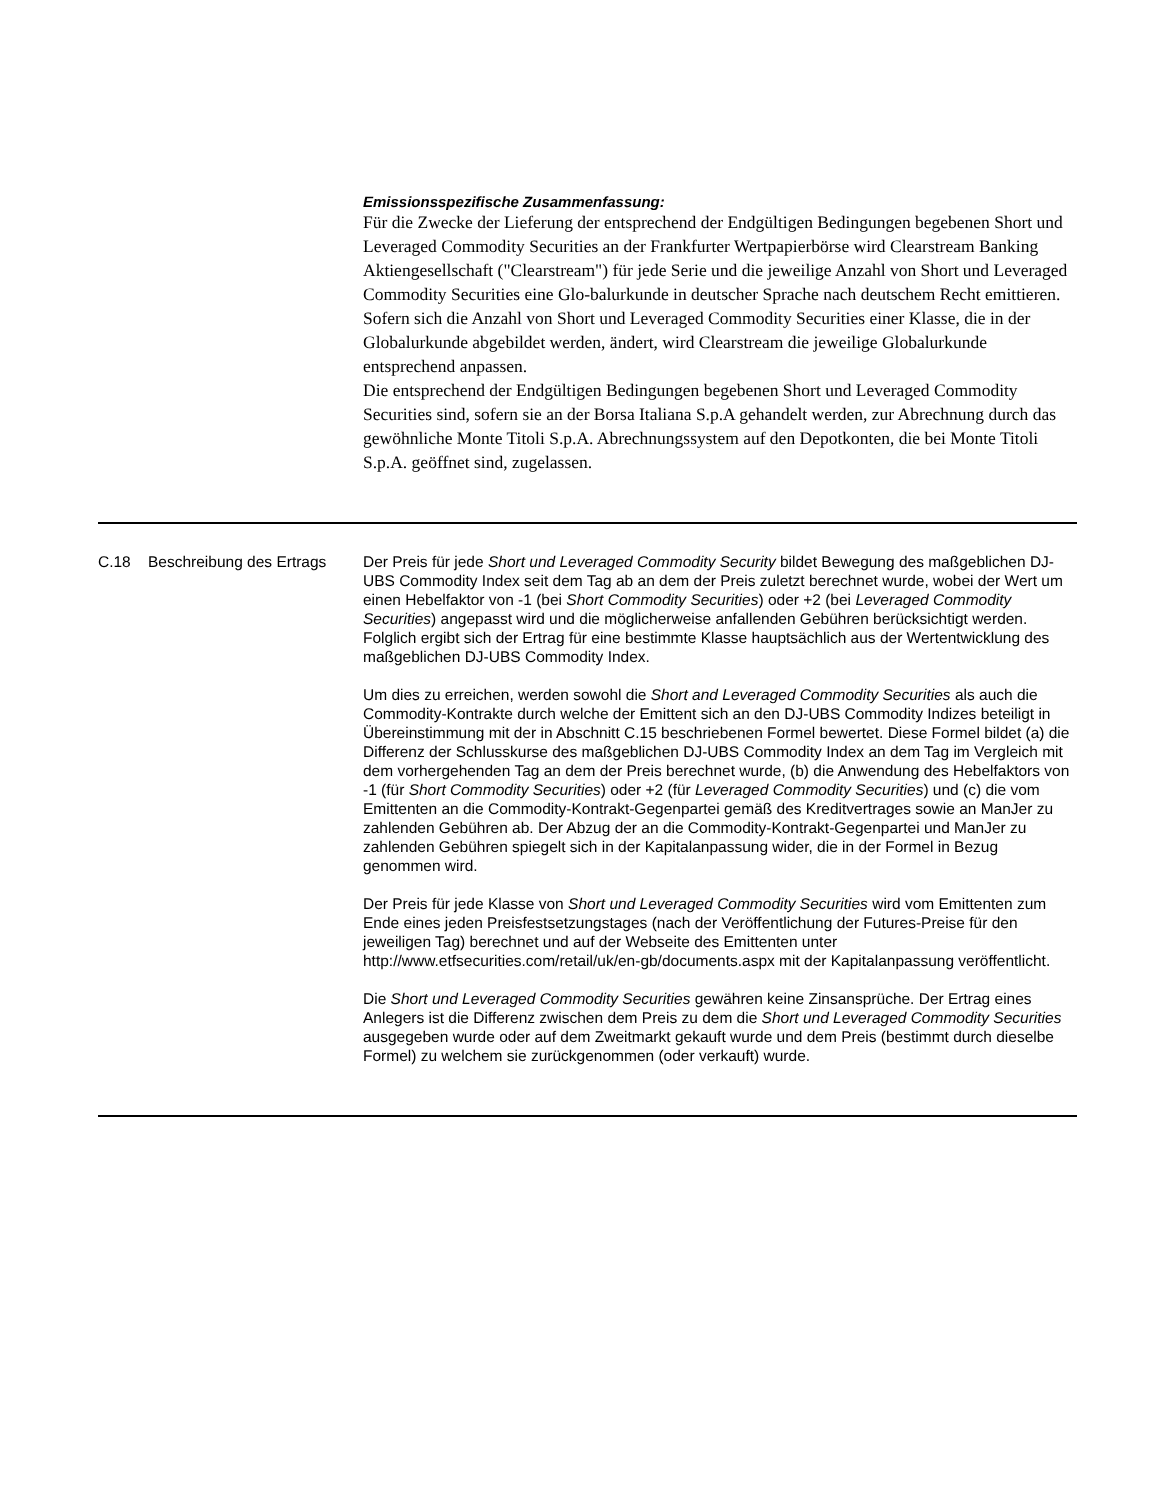Emissionsspezifische Zusammenfassung:
Für die Zwecke der Lieferung der entsprechend der Endgültigen Bedingungen begebenen Short und Leveraged Commodity Securities an der Frankfurter Wertpapierbörse wird Clearstream Banking Aktiengesellschaft ("Clearstream") für jede Serie und die jeweilige Anzahl von Short und Leveraged Commodity Securities eine Glo-balurkunde in deutscher Sprache nach deutschem Recht emittieren. Sofern sich die Anzahl von Short und Leveraged Commodity Securities einer Klasse, die in der Globalurkunde abgebildet werden, ändert, wird Clearstream die jeweilige Globalurkunde entsprechend anpassen.
Die entsprechend der Endgültigen Bedingungen begebenen Short und Leveraged Commodity Securities sind, sofern sie an der Borsa Italiana S.p.A gehandelt werden, zur Abrechnung durch das gewöhnliche Monte Titoli S.p.A. Abrechnungssystem auf den Depotkonten, die bei Monte Titoli S.p.A. geöffnet sind, zugelassen.
| C.18 | Beschreibung des Ertrags | Der Preis für jede Short und Leveraged Commodity Security bildet Bewegung des maßgeblichen DJ-UBS Commodity Index seit dem Tag ab an dem der Preis zuletzt berechnet wurde, wobei der Wert um einen Hebelfaktor von -1 (bei Short Commodity Securities ) oder +2 (bei Leveraged Commodity Securities ) angepasst wird und die möglicherweise anfallenden Gebühren berücksichtigt werden. Folglich ergibt sich der Ertrag für eine bestimmte Klasse hauptsächlich aus der Wertentwicklung des maßgeblichen DJ-UBS Commodity Index. Um dies zu erreichen, werden sowohl die Short and Leveraged Commodity Securities als auch die Commodity-Kontrakte durch welche der Emittent sich an den DJ-UBS Commodity Indizes beteiligt in Übereinstimmung mit der in Abschnitt C.15 beschriebenen Formel bewertet. Diese Formel bildet (a) die Differenz der Schlusskurse des maßgeblichen DJ-UBS Commodity Index an dem Tag im Vergleich mit dem vorhergehenden Tag an dem der Preis berechnet wurde, (b) die Anwendung des Hebelfaktors von -1 (für Short Commodity Securities ) oder +2 (für Leveraged Commodity Securities ) und (c) die vom Emittenten an die Commodity-Kontrakt-Gegenpartei gemäß des Kreditvertrages sowie an ManJer zu zahlenden Gebühren ab. Der Abzug der an die Commodity-Kontrakt-Gegenpartei und ManJer zu zahlenden Gebühren spiegelt sich in der Kapitalanpassung wider, die in der Formel in Bezug genommen wird. Der Preis für jede Klasse von Short und Leveraged Commodity Securities wird vom Emittenten zum Ende eines jeden Preisfestsetzungstages (nach der Veröffentlichung der Futures-Preise für den jeweiligen Tag) berechnet und auf der Webseite des Emittenten unter http://www.etfsecurities.com/retail/uk/en-gb/documents.aspx mit der Kapitalanpassung veröffentlicht. Die Short und Leveraged Commodity Securities gewähren keine Zinsansprüche. Der Ertrag eines Anlegers ist die Differenz zwischen dem Preis zu dem die Short und Leveraged Commodity Securities ausgegeben wurde oder auf dem Zweitmarkt gekauft wurde und dem Preis (bestimmt durch dieselbe Formel) zu welchem sie zurückgenommen (oder verkauft) wurde. |